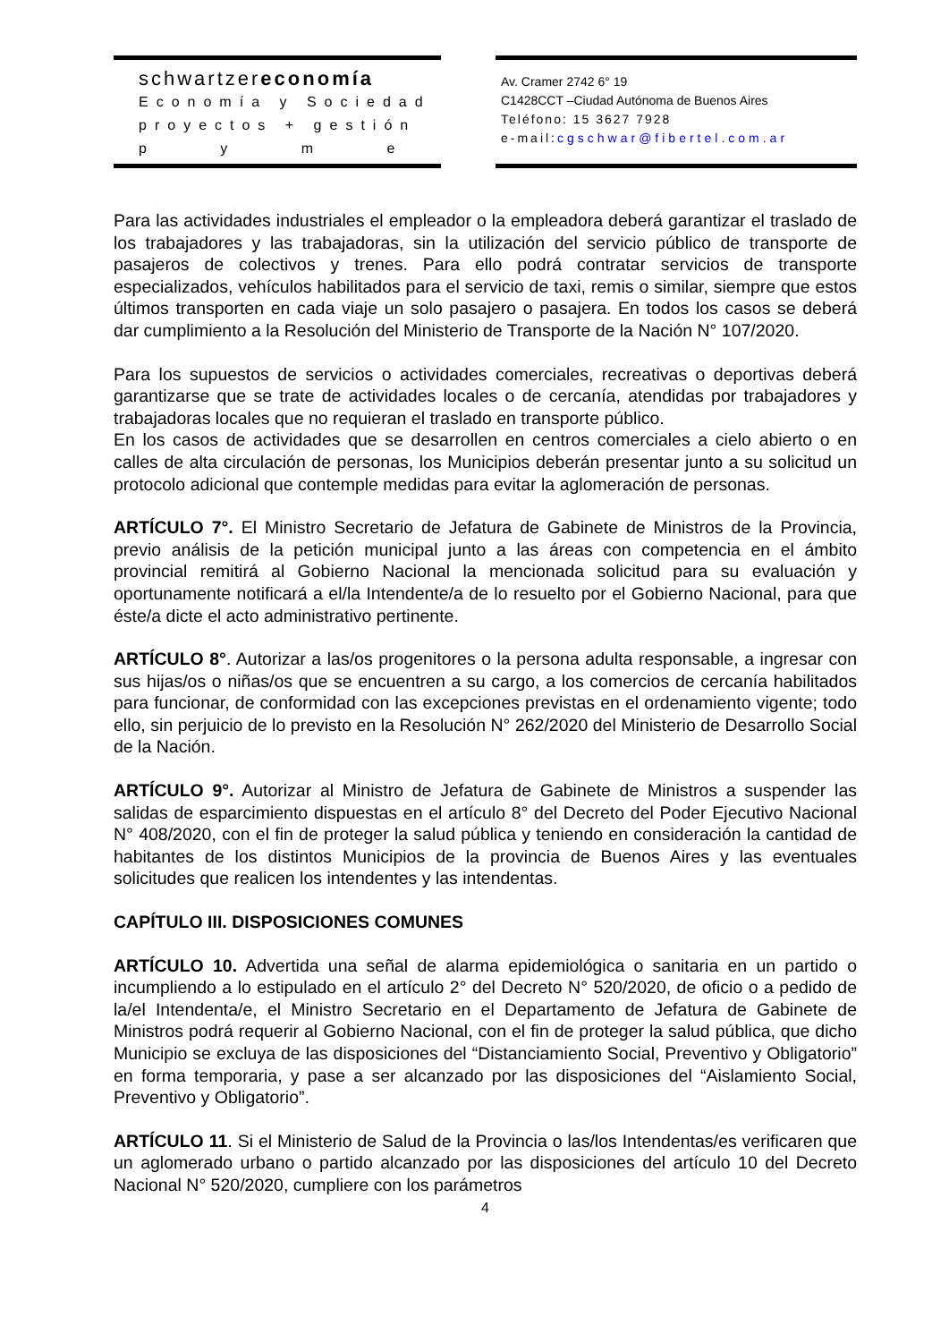schwartzereconomía
Economía y Sociedad
proyectos + gestión
p y m e
Av. Cramer 2742 6° 19
C1428CCT –Ciudad Autónoma de Buenos Aires
Teléfono: 15 3627 7928
e-mail: cgschwar@fibertel.com.ar
Para las actividades industriales el empleador o la empleadora deberá garantizar el traslado de los trabajadores y las trabajadoras, sin la utilización del servicio público de transporte de pasajeros de colectivos y trenes. Para ello podrá contratar servicios de transporte especializados, vehículos habilitados para el servicio de taxi, remis o similar, siempre que estos últimos transporten en cada viaje un solo pasajero o pasajera. En todos los casos se deberá dar cumplimiento a la Resolución del Ministerio de Transporte de la Nación N° 107/2020.
Para los supuestos de servicios o actividades comerciales, recreativas o deportivas deberá garantizarse que se trate de actividades locales o de cercanía, atendidas por trabajadores y trabajadoras locales que no requieran el traslado en transporte público.
En los casos de actividades que se desarrollen en centros comerciales a cielo abierto o en calles de alta circulación de personas, los Municipios deberán presentar junto a su solicitud un protocolo adicional que contemple medidas para evitar la aglomeración de personas.
ARTÍCULO 7°. El Ministro Secretario de Jefatura de Gabinete de Ministros de la Provincia, previo análisis de la petición municipal junto a las áreas con competencia en el ámbito provincial remitirá al Gobierno Nacional la mencionada solicitud para su evaluación y oportunamente notificará a el/la Intendente/a de lo resuelto por el Gobierno Nacional, para que éste/a dicte el acto administrativo pertinente.
ARTÍCULO 8°. Autorizar a las/os progenitores o la persona adulta responsable, a ingresar con sus hijas/os o niñas/os que se encuentren a su cargo, a los comercios de cercanía habilitados para funcionar, de conformidad con las excepciones previstas en el ordenamiento vigente; todo ello, sin perjuicio de lo previsto en la Resolución N° 262/2020 del Ministerio de Desarrollo Social de la Nación.
ARTÍCULO 9°. Autorizar al Ministro de Jefatura de Gabinete de Ministros a suspender las salidas de esparcimiento dispuestas en el artículo 8° del Decreto del Poder Ejecutivo Nacional N° 408/2020, con el fin de proteger la salud pública y teniendo en consideración la cantidad de habitantes de los distintos Municipios de la provincia de Buenos Aires y las eventuales solicitudes que realicen los intendentes y las intendentas.
CAPÍTULO III. DISPOSICIONES COMUNES
ARTÍCULO 10. Advertida una señal de alarma epidemiológica o sanitaria en un partido o incumpliendo a lo estipulado en el artículo 2° del Decreto N° 520/2020, de oficio o a pedido de la/el Intendenta/e, el Ministro Secretario en el Departamento de Jefatura de Gabinete de Ministros podrá requerir al Gobierno Nacional, con el fin de proteger la salud pública, que dicho Municipio se excluya de las disposiciones del “Distanciamiento Social, Preventivo y Obligatorio” en forma temporaria, y pase a ser alcanzado por las disposiciones del “Aislamiento Social, Preventivo y Obligatorio”.
ARTÍCULO 11. Si el Ministerio de Salud de la Provincia o las/los Intendentas/es verificaren que un aglomerado urbano o partido alcanzado por las disposiciones del artículo 10 del Decreto Nacional N° 520/2020, cumpliere con los parámetros
4